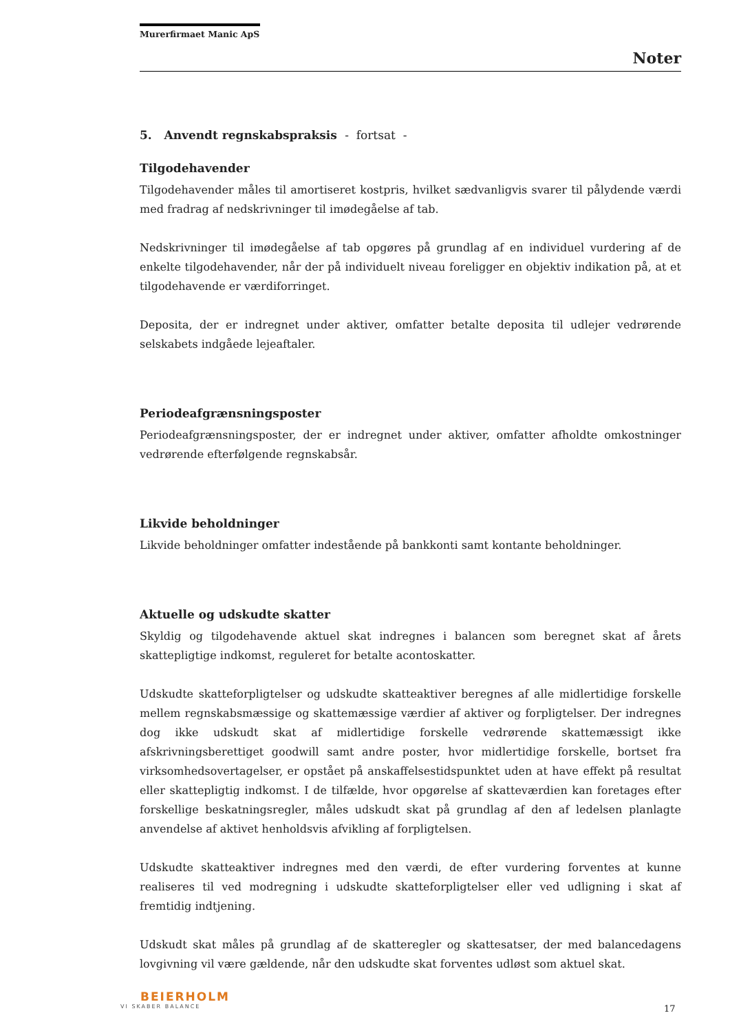Murerfirmaet Manic ApS
Noter
5. Anvendt regnskabspraksis - fortsat -
Tilgodehavender
Tilgodehavender måles til amortiseret kostpris, hvilket sædvanligvis svarer til pålydende værdi med fradrag af nedskrivninger til imødegåelse af tab.
Nedskrivninger til imødegåelse af tab opgøres på grundlag af en individuel vurdering af de enkelte tilgodehavender, når der på individuelt niveau foreligger en objektiv indikation på, at et tilgodehavende er værdiforringet.
Deposita, der er indregnet under aktiver, omfatter betalte deposita til udlejer vedrørende selskabets indgåede lejeaftaler.
Periodeafgrænsningsposter
Periodeafgrænsningsposter, der er indregnet under aktiver, omfatter afholdte omkostninger vedrørende efterfølgende regnskabsår.
Likvide beholdninger
Likvide beholdninger omfatter indestående på bankkonti samt kontante beholdninger.
Aktuelle og udskudte skatter
Skyldig og tilgodehavende aktuel skat indregnes i balancen som beregnet skat af årets skattepligtige indkomst, reguleret for betalte acontoskatter.
Udskudte skatteforpligtelser og udskudte skatteaktiver beregnes af alle midlertidige forskelle mellem regnskabsmæssige og skattemæssige værdier af aktiver og forpligtelser. Der indregnes dog ikke udskudt skat af midlertidige forskelle vedrørende skattemæssigt ikke afskrivningsberettiget goodwill samt andre poster, hvor midlertidige forskelle, bortset fra virksomhedsovertagelser, er opstået på anskaffelsestidspunktet uden at have effekt på resultat eller skattepligtig indkomst. I de tilfælde, hvor opgørelse af skatteværdien kan foretages efter forskellige beskatningsregler, måles udskudt skat på grundlag af den af ledelsen planlagte anvendelse af aktivet henholdsvis afvikling af forpligtelsen.
Udskudte skatteaktiver indregnes med den værdi, de efter vurdering forventes at kunne realiseres til ved modregning i udskudte skatteforpligtelser eller ved udligning i skat af fremtidig indtjening.
Udskudt skat måles på grundlag af de skatteregler og skattesatser, der med balancedagens lovgivning vil være gældende, når den udskudte skat forventes udløst som aktuel skat.
BEIERHOLM
VI SKABER BALANCE
17